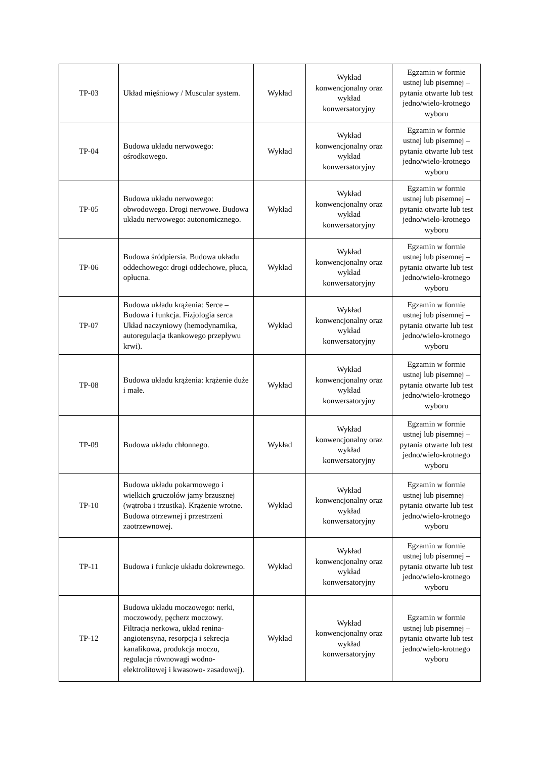| TP-03 | Układ mięśniowy / Muscular system. | Wykład | Wykład konwencjonalny oraz wykład konwersatoryjny | Egzamin w formie ustnej lub pisemnej – pytania otwarte lub test jedno/wielo-krotnego wyboru |
| TP-04 | Budowa układu nerwowego: ośrodkowego. | Wykład | Wykład konwencjonalny oraz wykład konwersatoryjny | Egzamin w formie ustnej lub pisemnej – pytania otwarte lub test jedno/wielo-krotnego wyboru |
| TP-05 | Budowa układu nerwowego: obwodowego. Drogi nerwowe. Budowa układu nerwowego: autonomicznego. | Wykład | Wykład konwencjonalny oraz wykład konwersatoryjny | Egzamin w formie ustnej lub pisemnej – pytania otwarte lub test jedno/wielo-krotnego wyboru |
| TP-06 | Budowa śródpiersia. Budowa układu oddechowego: drogi oddechowe, płuca, opłucna. | Wykład | Wykład konwencjonalny oraz wykład konwersatoryjny | Egzamin w formie ustnej lub pisemnej – pytania otwarte lub test jedno/wielo-krotnego wyboru |
| TP-07 | Budowa układu krążenia: Serce – Budowa i funkcja. Fizjologia serca Układ naczyniowy (hemodynamika, autoregulacja tkankowego przepływu krwi). | Wykład | Wykład konwencjonalny oraz wykład konwersatoryjny | Egzamin w formie ustnej lub pisemnej – pytania otwarte lub test jedno/wielo-krotnego wyboru |
| TP-08 | Budowa układu krążenia: krążenie duże i małe. | Wykład | Wykład konwencjonalny oraz wykład konwersatoryjny | Egzamin w formie ustnej lub pisemnej – pytania otwarte lub test jedno/wielo-krotnego wyboru |
| TP-09 | Budowa układu chłonnego. | Wykład | Wykład konwencjonalny oraz wykład konwersatoryjny | Egzamin w formie ustnej lub pisemnej – pytania otwarte lub test jedno/wielo-krotnego wyboru |
| TP-10 | Budowa układu pokarmowego i wielkich gruczołów jamy brzusznej (wątroba i trzustka). Krążenie wrotne. Budowa otrzewnej i przestrzeni zaotrzewnowej. | Wykład | Wykład konwencjonalny oraz wykład konwersatoryjny | Egzamin w formie ustnej lub pisemnej – pytania otwarte lub test jedno/wielo-krotnego wyboru |
| TP-11 | Budowa i funkcje układu dokrewnego. | Wykład | Wykład konwencjonalny oraz wykład konwersatoryjny | Egzamin w formie ustnej lub pisemnej – pytania otwarte lub test jedno/wielo-krotnego wyboru |
| TP-12 | Budowa układu moczowego: nerki, moczowody, pęcherz moczowy. Filtracja nerkowa, układ renina- angiotensyna, resorpcja i sekrecja kanalikowa, produkcja moczu, regulacja równowagi wodno- elektrolitowej i kwasowo- zasadowej). | Wykład | Wykład konwencjonalny oraz wykład konwersatoryjny | Egzamin w formie ustnej lub pisemnej – pytania otwarte lub test jedno/wielo-krotnego wyboru |